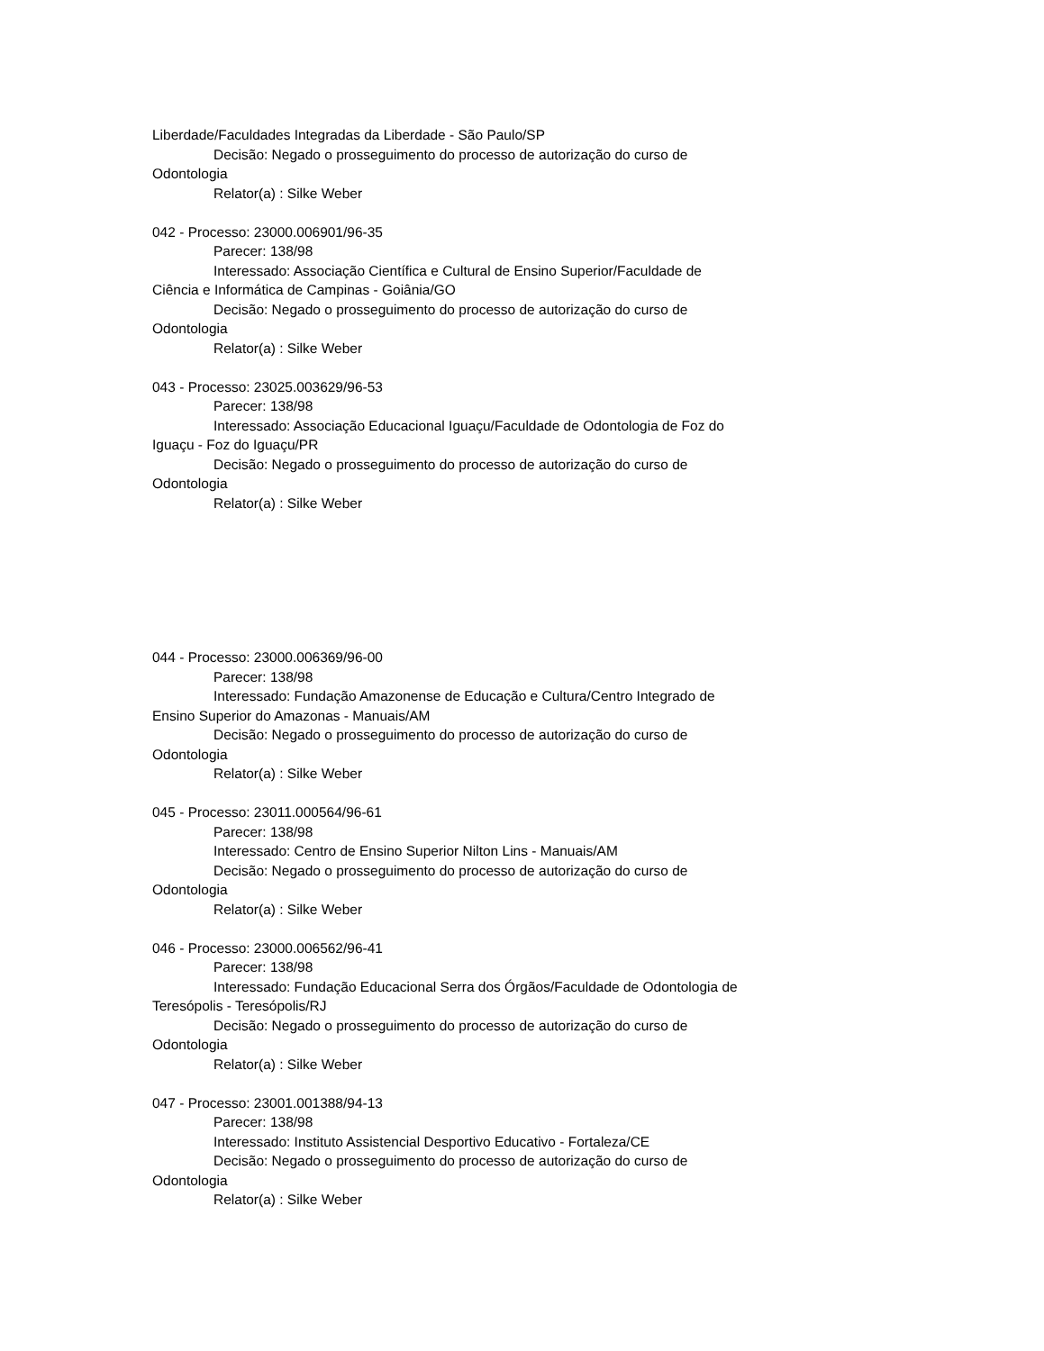Liberdade/Faculdades Integradas da Liberdade - São Paulo/SP
Decisão: Negado o prosseguimento do processo de autorização do curso de Odontologia
Relator(a) : Silke Weber
042 - Processo: 23000.006901/96-35
Parecer: 138/98
Interessado: Associação Científica e Cultural de Ensino Superior/Faculdade de Ciência e Informática de Campinas - Goiânia/GO
Decisão: Negado o prosseguimento do processo de autorização do curso de Odontologia
Relator(a) : Silke Weber
043 - Processo: 23025.003629/96-53
Parecer: 138/98
Interessado: Associação Educacional Iguaçu/Faculdade de Odontologia de Foz do Iguaçu - Foz do Iguaçu/PR
Decisão: Negado o prosseguimento do processo de autorização do curso de Odontologia
Relator(a) : Silke Weber
044 - Processo: 23000.006369/96-00
Parecer: 138/98
Interessado: Fundação Amazonense de Educação e Cultura/Centro Integrado de Ensino Superior do Amazonas - Manuais/AM
Decisão: Negado o prosseguimento do processo de autorização do curso de Odontologia
Relator(a) : Silke Weber
045 - Processo: 23011.000564/96-61
Parecer: 138/98
Interessado: Centro de Ensino Superior Nilton Lins - Manuais/AM
Decisão: Negado o prosseguimento do processo de autorização do curso de Odontologia
Relator(a) : Silke Weber
046 - Processo: 23000.006562/96-41
Parecer: 138/98
Interessado: Fundação Educacional Serra dos Órgãos/Faculdade de Odontologia de Teresópolis - Teresópolis/RJ
Decisão: Negado o prosseguimento do processo de autorização do curso de Odontologia
Relator(a) : Silke Weber
047 - Processo: 23001.001388/94-13
Parecer: 138/98
Interessado: Instituto Assistencial Desportivo Educativo - Fortaleza/CE
Decisão: Negado o prosseguimento do processo de autorização do curso de Odontologia
Relator(a) : Silke Weber